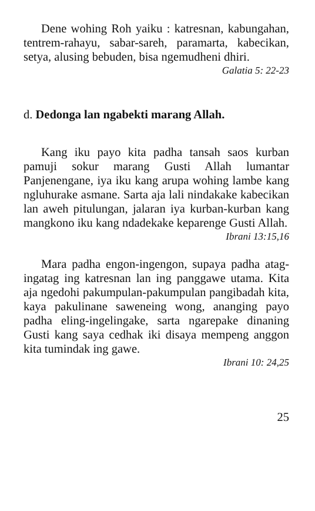Dene wohing Roh yaiku : katresnan, kabungahan, tentrem-rahayu, sabar-sareh, paramarta, kabecikan, setya, alusing bebuden, bisa ngemudheni dhiri.
Galatia 5: 22-23
d. Dedonga lan ngabekti marang Allah.
Kang iku payo kita padha tansah saos kurban pamuji sokur marang Gusti Allah lumantar Panjenengane, iya iku kang arupa wohing lambe kang ngluhurake asmane. Sarta aja lali nindakake kabecikan lan aweh pitulungan, jalaran iya kurban-kurban kang mangkono iku kang ndadekake keparenge Gusti Allah. Ibrani 13:15,16
Mara padha engon-ingengon, supaya padha atag-ingatag ing katresnan lan ing panggawe utama. Kita aja ngedohi pakumpulan-pakumpulan pangibadah kita, kaya pakulinane saweneing wong, ananging payo padha eling-ingelingake, sarta ngarepake dinaning Gusti kang saya cedhak iki disaya mempeng anggon kita tumindak ing gawe.
Ibrani 10: 24,25
25